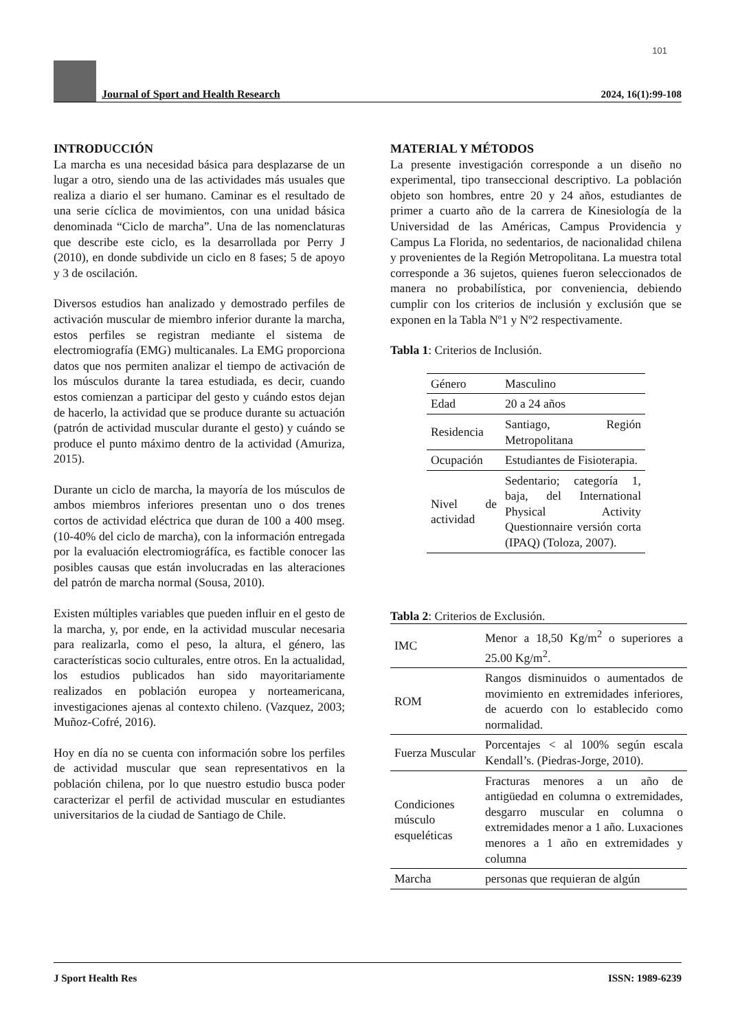101
Journal of Sport and Health Research
2024, 16(1):99-108
INTRODUCCIÓN
La marcha es una necesidad básica para desplazarse de un lugar a otro, siendo una de las actividades más usuales que realiza a diario el ser humano. Caminar es el resultado de una serie cíclica de movimientos, con una unidad básica denominada “Ciclo de marcha”. Una de las nomenclaturas que describe este ciclo, es la desarrollada por Perry J (2010), en donde subdivide un ciclo en 8 fases; 5 de apoyo y 3 de oscilación.
Diversos estudios han analizado y demostrado perfiles de activación muscular de miembro inferior durante la marcha, estos perfiles se registran mediante el sistema de electromiografía (EMG) multicanales. La EMG proporciona datos que nos permiten analizar el tiempo de activación de los músculos durante la tarea estudiada, es decir, cuando estos comienzan a participar del gesto y cuándo estos dejan de hacerlo, la actividad que se produce durante su actuación (patrón de actividad muscular durante el gesto) y cuándo se produce el punto máximo dentro de la actividad (Amuriza, 2015).
Durante un ciclo de marcha, la mayoría de los músculos de ambos miembros inferiores presentan uno o dos trenes cortos de actividad eléctrica que duran de 100 a 400 mseg. (10-40% del ciclo de marcha), con la información entregada por la evaluación electromiográfíca, es factible conocer las posibles causas que están involucradas en las alteraciones del patrón de marcha normal (Sousa, 2010).
Existen múltiples variables que pueden influir en el gesto de la marcha, y, por ende, en la actividad muscular necesaria para realizarla, como el peso, la altura, el género, las características socio culturales, entre otros. En la actualidad, los estudios publicados han sido mayoritariamente realizados en población europea y norteamericana, investigaciones ajenas al contexto chileno. (Vazquez, 2003; Muñoz-Cofré, 2016).
Hoy en día no se cuenta con información sobre los perfiles de actividad muscular que sean representativos en la población chilena, por lo que nuestro estudio busca poder caracterizar el perfil de actividad muscular en estudiantes universitarios de la ciudad de Santiago de Chile.
MATERIAL Y MÉTODOS
La presente investigación corresponde a un diseño no experimental, tipo transeccional descriptivo. La población objeto son hombres, entre 20 y 24 años, estudiantes de primer a cuarto año de la carrera de Kinesiología de la Universidad de las Américas, Campus Providencia y Campus La Florida, no sedentarios, de nacionalidad chilena y provenientes de la Región Metropolitana. La muestra total corresponde a 36 sujetos, quienes fueron seleccionados de manera no probabilística, por conveniencia, debiendo cumplir con los criterios de inclusión y exclusión que se exponen en la Tabla Nº1 y Nº2 respectivamente.
Tabla 1: Criterios de Inclusión.
| Género | Masculino |
| Edad | 20 a 24 años |
| Residencia | Santiago, Región Metropolitana |
| Ocupación | Estudiantes de Fisioterapia. |
| Nivel de actividad | Sedentario; categoría 1, baja, del International Physical Activity Questionnaire versión corta (IPAQ) (Toloza, 2007). |
Tabla 2: Criterios de Exclusión.
| IMC | Menor a 18,50 Kg/m<sup>2</sup> o superiores a 25.00 Kg/m<sup>2</sup>. |
| ROM | Rangos disminuidos o aumentados de movimiento en extremidades inferiores, de acuerdo con lo establecido como normalidad. |
| Fuerza Muscular | Porcentajes < al 100% según escala Kendall’s. (Piedras-Jorge, 2010). |
| Condiciones músculo esqueléticas | Fracturas menores a un año de antigüedad en columna o extremidades, desgarro muscular en columna o extremidades menor a 1 año. Luxaciones menores a 1 año en extremidades y columna |
| Marcha | personas que requieran de algún |
J Sport Health Res ISSN: 1989-6239